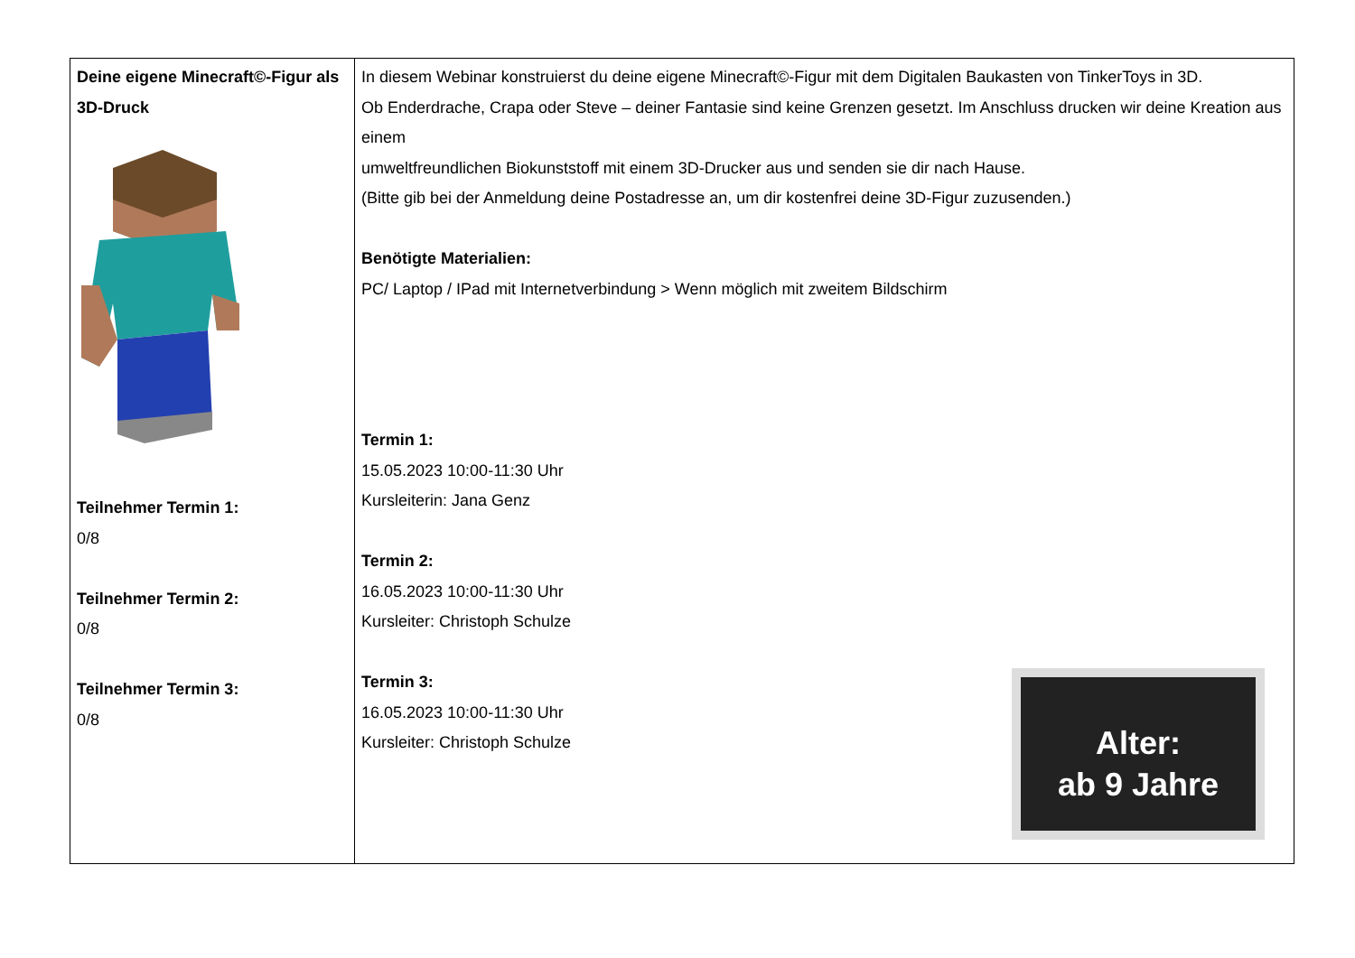| Deine eigene Minecraft©-Figur als 3D-Druck Teilnehmer Termin 1: 0/8 Teilnehmer Termin 2: 0/8 Teilnehmer Termin 3: 0/8 | In diesem Webinar konstruierst du deine eigene Minecraft©-Figur mit dem Digitalen Baukasten von TinkerToys in 3D. Ob Enderdrache, Crapa oder Steve – deiner Fantasie sind keine Grenzen gesetzt. Im Anschluss drucken wir deine Kreation aus einem umweltfreundlichen Biokunststoff mit einem 3D-Drucker aus und senden sie dir nach Hause. (Bitte gib bei der Anmeldung deine Postadresse an, um dir kostenfrei deine 3D-Figur zuzusenden.) Benötigte Materialien: PC/ Laptop / IPad mit Internetverbindung > Wenn möglich mit zweitem Bildschirm Termin 1: 15.05.2023 10:00-11:30 Uhr Kursleiterin: Jana Genz Termin 2: 16.05.2023 10:00-11:30 Uhr Kursleiter: Christoph Schulze Termin 3: 16.05.2023 10:00-11:30 Uhr Kursleiter: Christoph Schulze Alter: ab 9 Jahre |